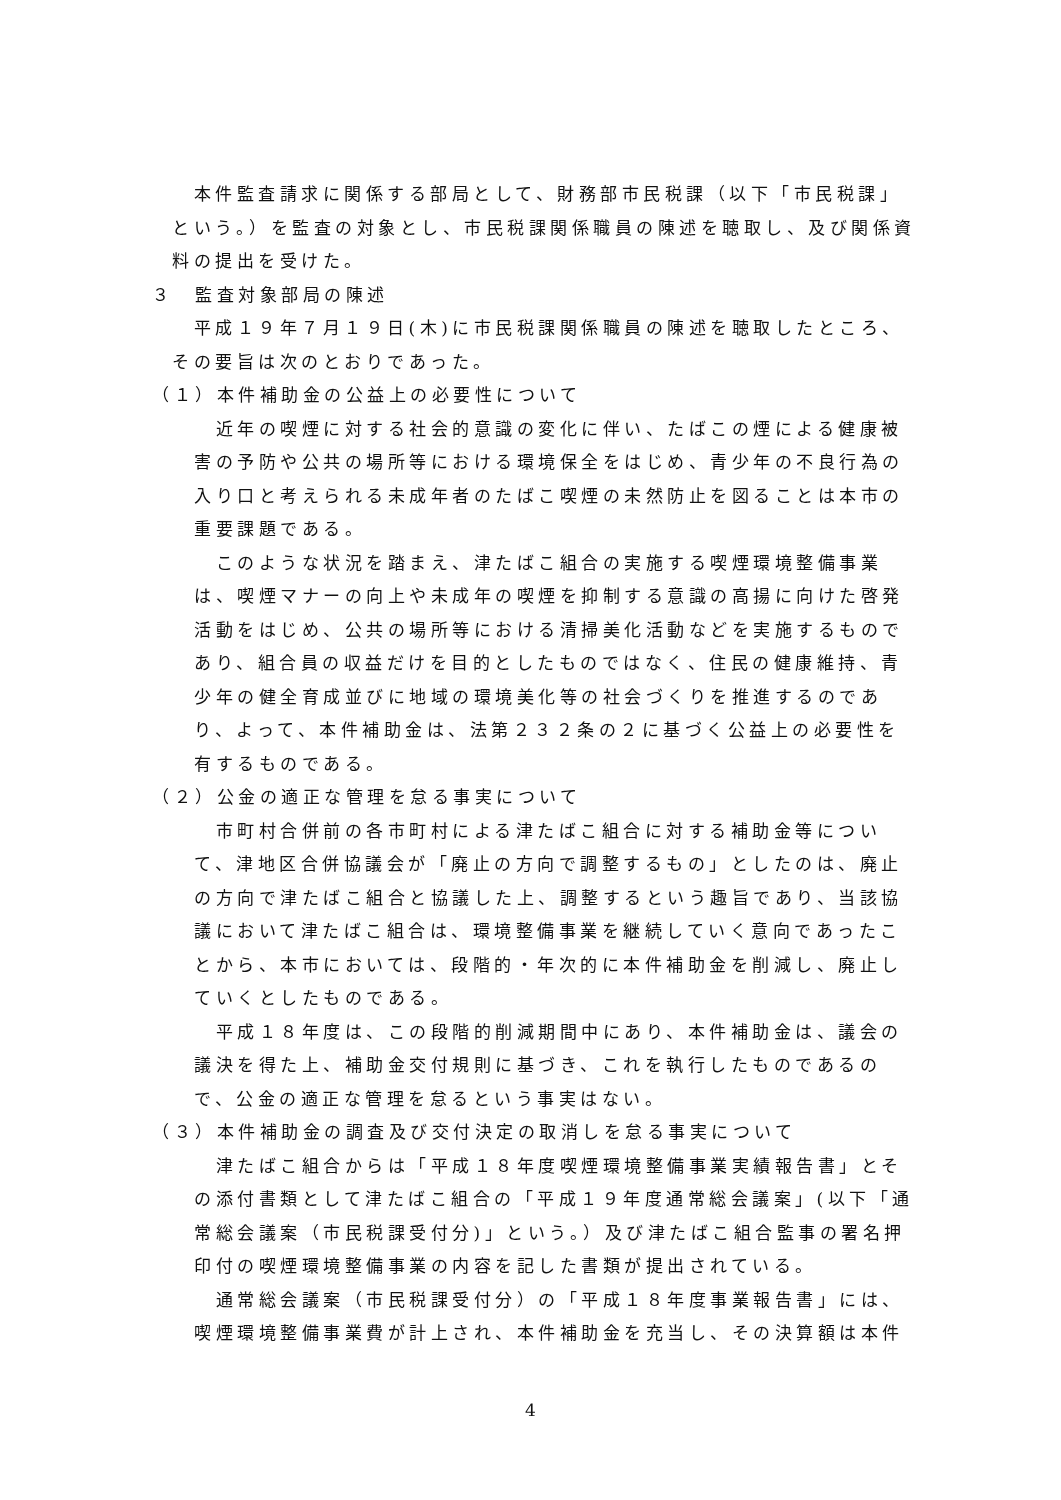本件監査請求に関係する部局として、財務部市民税課（以下「市民税課」という。）を監査の対象とし、市民税課関係職員の陳述を聴取し、及び関係資料の提出を受けた。
３　監査対象部局の陳述
　平成１９年７月１９日(木)に市民税課関係職員の陳述を聴取したところ、その要旨は次のとおりであった。
（１）本件補助金の公益上の必要性について
　近年の喫煙に対する社会的意識の変化に伴い、たばこの煙による健康被害の予防や公共の場所等における環境保全をはじめ、青少年の不良行為の入り口と考えられる未成年者のたばこ喫煙の未然防止を図ることは本市の重要課題である。
　このような状況を踏まえ、津たばこ組合の実施する喫煙環境整備事業は、喫煙マナーの向上や未成年の喫煙を抑制する意識の高揚に向けた啓発活動をはじめ、公共の場所等における清掃美化活動などを実施するものであり、組合員の収益だけを目的としたものではなく、住民の健康維持、青少年の健全育成並びに地域の環境美化等の社会づくりを推進するのであり、よって、本件補助金は、法第２３２条の２に基づく公益上の必要性を有するものである。
（２）公金の適正な管理を怠る事実について
　市町村合併前の各市町村による津たばこ組合に対する補助金等について、津地区合併協議会が「廃止の方向で調整するもの」としたのは、廃止の方向で津たばこ組合と協議した上、調整するという趣旨であり、当該協議において津たばこ組合は、環境整備事業を継続していく意向であったことから、本市においては、段階的・年次的に本件補助金を削減し、廃止していくとしたものである。
　平成１８年度は、この段階的削減期間中にあり、本件補助金は、議会の議決を得た上、補助金交付規則に基づき、これを執行したものであるので、公金の適正な管理を怠るという事実はない。
（３）本件補助金の調査及び交付決定の取消しを怠る事実について
　津たばこ組合からは「平成１８年度喫煙環境整備事業実績報告書」とその添付書類として津たばこ組合の「平成１９年度通常総会議案」(以下「通常総会議案（市民税課受付分)」という。）及び津たばこ組合監事の署名押印付の喫煙環境整備事業の内容を記した書類が提出されている。
　通常総会議案（市民税課受付分）の「平成１８年度事業報告書」には、喫煙環境整備事業費が計上され、本件補助金を充当し、その決算額は本件
4